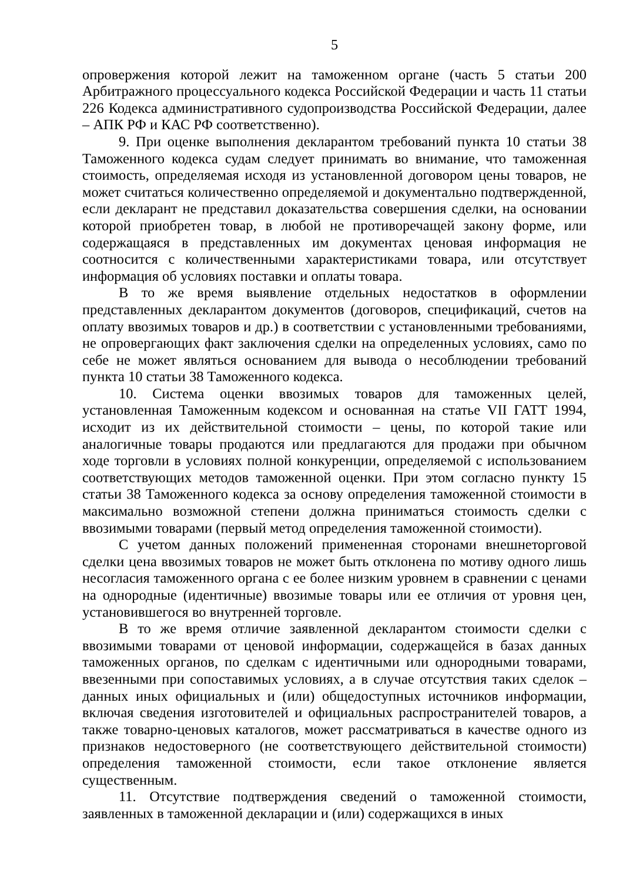5
опровержения которой лежит на таможенном органе (часть 5 статьи 200 Арбитражного процессуального кодекса Российской Федерации и часть 11 статьи 226 Кодекса административного судопроизводства Российской Федерации, далее – АПК РФ и КАС РФ соответственно).
9. При оценке выполнения декларантом требований пункта 10 статьи 38 Таможенного кодекса судам следует принимать во внимание, что таможенная стоимость, определяемая исходя из установленной договором цены товаров, не может считаться количественно определяемой и документально подтвержденной, если декларант не представил доказательства совершения сделки, на основании которой приобретен товар, в любой не противоречащей закону форме, или содержащаяся в представленных им документах ценовая информация не соотносится с количественными характеристиками товара, или отсутствует информация об условиях поставки и оплаты товара.
В то же время выявление отдельных недостатков в оформлении представленных декларантом документов (договоров, спецификаций, счетов на оплату ввозимых товаров и др.) в соответствии с установленными требованиями, не опровергающих факт заключения сделки на определенных условиях, само по себе не может являться основанием для вывода о несоблюдении требований пункта 10 статьи 38 Таможенного кодекса.
10. Система оценки ввозимых товаров для таможенных целей, установленная Таможенным кодексом и основанная на статье VII ГАТТ 1994, исходит из их действительной стоимости – цены, по которой такие или аналогичные товары продаются или предлагаются для продажи при обычном ходе торговли в условиях полной конкуренции, определяемой с использованием соответствующих методов таможенной оценки. При этом согласно пункту 15 статьи 38 Таможенного кодекса за основу определения таможенной стоимости в максимально возможной степени должна приниматься стоимость сделки с ввозимыми товарами (первый метод определения таможенной стоимости).
С учетом данных положений примененная сторонами внешнеторговой сделки цена ввозимых товаров не может быть отклонена по мотиву одного лишь несогласия таможенного органа с ее более низким уровнем в сравнении с ценами на однородные (идентичные) ввозимые товары или ее отличия от уровня цен, установившегося во внутренней торговле.
В то же время отличие заявленной декларантом стоимости сделки с ввозимыми товарами от ценовой информации, содержащейся в базах данных таможенных органов, по сделкам с идентичными или однородными товарами, ввезенными при сопоставимых условиях, а в случае отсутствия таких сделок – данных иных официальных и (или) общедоступных источников информации, включая сведения изготовителей и официальных распространителей товаров, а также товарно-ценовых каталогов, может рассматриваться в качестве одного из признаков недостоверного (не соответствующего действительной стоимости) определения таможенной стоимости, если такое отклонение является существенным.
11. Отсутствие подтверждения сведений о таможенной стоимости, заявленных в таможенной декларации и (или) содержащихся в иных